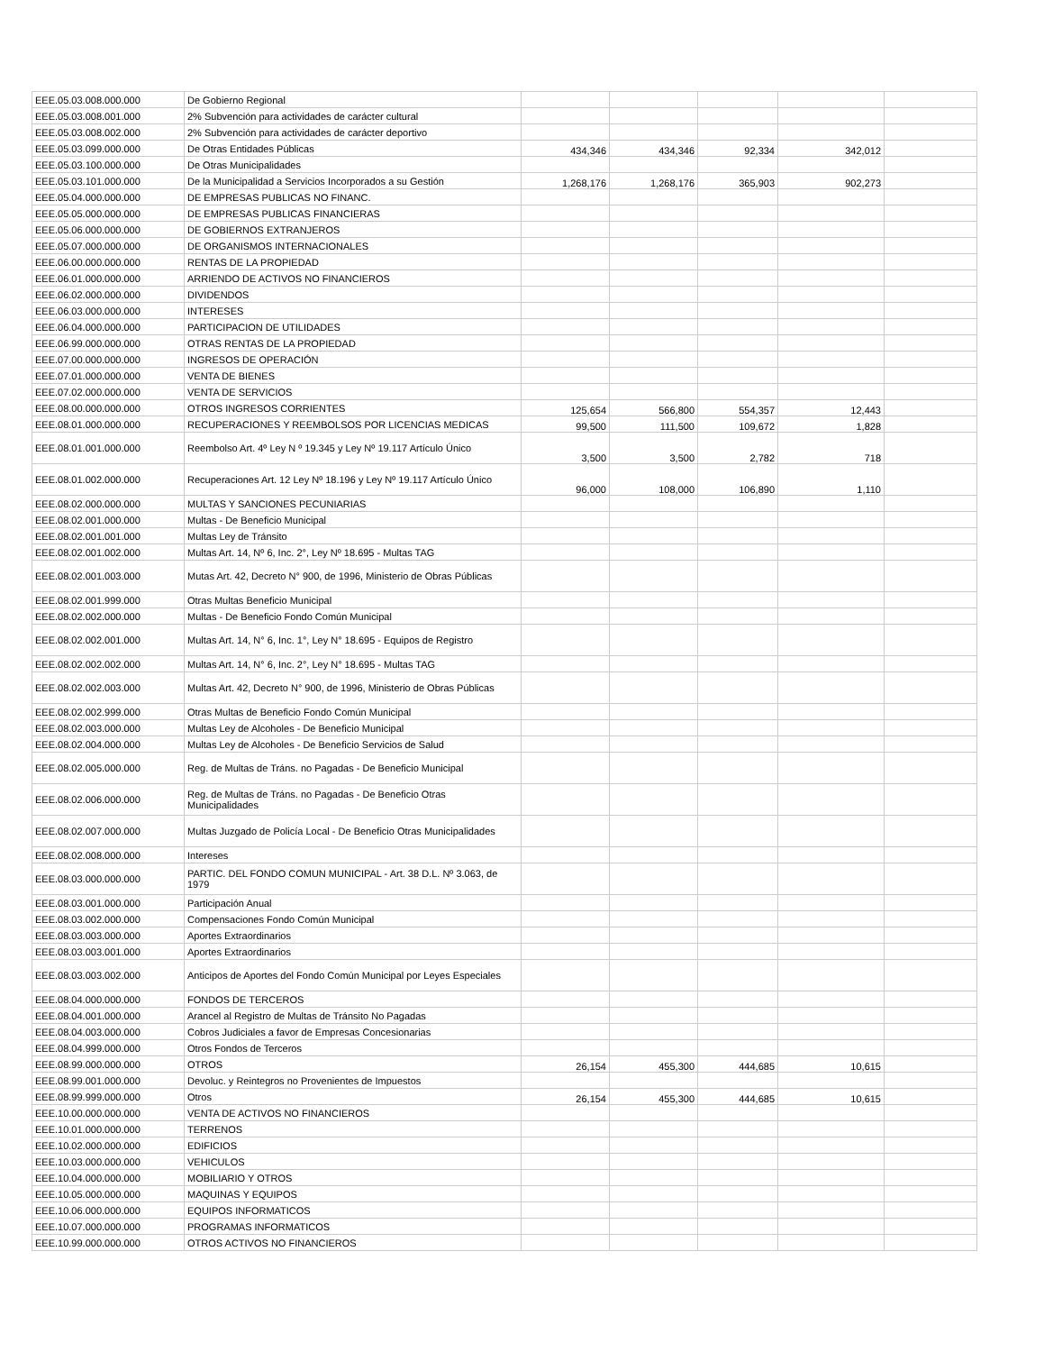| EEE.05.03.008.000.000 | De Gobierno Regional | | | | | |
| EEE.05.03.008.001.000 | 2% Subvención para actividades de carácter cultural | | | | | |
| EEE.05.03.008.002.000 | 2% Subvención para actividades de carácter deportivo | | | | | |
| EEE.05.03.099.000.000 | De Otras Entidades Públicas | 434,346 | 434,346 | 92,334 | 342,012 | |
| EEE.05.03.100.000.000 | De Otras Municipalidades | | | | | |
| EEE.05.03.101.000.000 | De la Municipalidad a Servicios Incorporados a su Gestión | 1,268,176 | 1,268,176 | 365,903 | 902,273 | |
| EEE.05.04.000.000.000 | DE EMPRESAS PUBLICAS NO FINANC. | | | | | |
| EEE.05.05.000.000.000 | DE EMPRESAS PUBLICAS FINANCIERAS | | | | | |
| EEE.05.06.000.000.000 | DE GOBIERNOS EXTRANJEROS | | | | | |
| EEE.05.07.000.000.000 | DE ORGANISMOS INTERNACIONALES | | | | | |
| EEE.06.00.000.000.000 | RENTAS DE LA PROPIEDAD | | | | | |
| EEE.06.01.000.000.000 | ARRIENDO DE ACTIVOS NO FINANCIEROS | | | | | |
| EEE.06.02.000.000.000 | DIVIDENDOS | | | | | |
| EEE.06.03.000.000.000 | INTERESES | | | | | |
| EEE.06.04.000.000.000 | PARTICIPACION DE UTILIDADES | | | | | |
| EEE.06.99.000.000.000 | OTRAS RENTAS DE LA PROPIEDAD | | | | | |
| EEE.07.00.000.000.000 | INGRESOS DE OPERACIÓN | | | | | |
| EEE.07.01.000.000.000 | VENTA DE BIENES | | | | | |
| EEE.07.02.000.000.000 | VENTA DE SERVICIOS | | | | | |
| EEE.08.00.000.000.000 | OTROS INGRESOS CORRIENTES | 125,654 | 566,800 | 554,357 | 12,443 | |
| EEE.08.01.000.000.000 | RECUPERACIONES Y REEMBOLSOS POR LICENCIAS MEDICAS | 99,500 | 111,500 | 109,672 | 1,828 | |
| EEE.08.01.001.000.000 | Reembolso Art. 4º Ley N º 19.345 y Ley Nº 19.117 Artículo Único | 3,500 | 3,500 | 2,782 | 718 | |
| EEE.08.01.002.000.000 | Recuperaciones Art. 12 Ley Nº 18.196 y Ley Nº 19.117 Artículo Único | 96,000 | 108,000 | 106,890 | 1,110 | |
| EEE.08.02.000.000.000 | MULTAS Y SANCIONES PECUNIARIAS | | | | | |
| EEE.08.02.001.000.000 | Multas - De Beneficio Municipal | | | | | |
| EEE.08.02.001.001.000 | Multas Ley de Tránsito | | | | | |
| EEE.08.02.001.002.000 | Multas Art. 14, Nº 6, Inc. 2°, Ley Nº 18.695 - Multas TAG | | | | | |
| EEE.08.02.001.003.000 | Mutas Art. 42, Decreto N° 900, de 1996, Ministerio de Obras Públicas | | | | | |
| EEE.08.02.001.999.000 | Otras Multas Beneficio Municipal | | | | | |
| EEE.08.02.002.000.000 | Multas - De Beneficio Fondo Común Municipal | | | | | |
| EEE.08.02.002.001.000 | Multas Art. 14, N° 6, Inc. 1°, Ley N° 18.695 - Equipos de Registro | | | | | |
| EEE.08.02.002.002.000 | Multas Art. 14, N° 6, Inc. 2°, Ley N° 18.695 - Multas TAG | | | | | |
| EEE.08.02.002.003.000 | Multas Art. 42, Decreto N° 900, de 1996, Ministerio de Obras Públicas | | | | | |
| EEE.08.02.002.999.000 | Otras Multas de Beneficio Fondo Común Municipal | | | | | |
| EEE.08.02.003.000.000 | Multas Ley de Alcoholes - De Beneficio Municipal | | | | | |
| EEE.08.02.004.000.000 | Multas Ley de Alcoholes - De Beneficio Servicios de Salud | | | | | |
| EEE.08.02.005.000.000 | Reg. de Multas de Tráns. no Pagadas - De Beneficio Municipal | | | | | |
| EEE.08.02.006.000.000 | Reg. de Multas de Tráns. no Pagadas - De Beneficio Otras Municipalidades | | | | | |
| EEE.08.02.007.000.000 | Multas Juzgado de Policía Local - De Beneficio Otras Municipalidades | | | | | |
| EEE.08.02.008.000.000 | Intereses | | | | | |
| EEE.08.03.000.000.000 | PARTIC. DEL FONDO COMUN MUNICIPAL - Art. 38 D.L. Nº 3.063, de 1979 | | | | | |
| EEE.08.03.001.000.000 | Participación Anual | | | | | |
| EEE.08.03.002.000.000 | Compensaciones Fondo Común Municipal | | | | | |
| EEE.08.03.003.000.000 | Aportes Extraordinarios | | | | | |
| EEE.08.03.003.001.000 | Aportes Extraordinarios | | | | | |
| EEE.08.03.003.002.000 | Anticipos de Aportes del Fondo Común Municipal por Leyes Especiales | | | | | |
| EEE.08.04.000.000.000 | FONDOS DE TERCEROS | | | | | |
| EEE.08.04.001.000.000 | Arancel al Registro de Multas de Tránsito No Pagadas | | | | | |
| EEE.08.04.003.000.000 | Cobros Judiciales a favor de Empresas Concesionarias | | | | | |
| EEE.08.04.999.000.000 | Otros Fondos de Terceros | | | | | |
| EEE.08.99.000.000.000 | OTROS | 26,154 | 455,300 | 444,685 | 10,615 | |
| EEE.08.99.001.000.000 | Devoluc. y Reintegros no Provenientes de Impuestos | | | | | |
| EEE.08.99.999.000.000 | Otros | 26,154 | 455,300 | 444,685 | 10,615 | |
| EEE.10.00.000.000.000 | VENTA DE ACTIVOS NO FINANCIEROS | | | | | |
| EEE.10.01.000.000.000 | TERRENOS | | | | | |
| EEE.10.02.000.000.000 | EDIFICIOS | | | | | |
| EEE.10.03.000.000.000 | VEHICULOS | | | | | |
| EEE.10.04.000.000.000 | MOBILIARIO Y OTROS | | | | | |
| EEE.10.05.000.000.000 | MAQUINAS Y EQUIPOS | | | | | |
| EEE.10.06.000.000.000 | EQUIPOS INFORMATICOS | | | | | |
| EEE.10.07.000.000.000 | PROGRAMAS INFORMATICOS | | | | | |
| EEE.10.99.000.000.000 | OTROS ACTIVOS NO FINANCIEROS | | | | | |